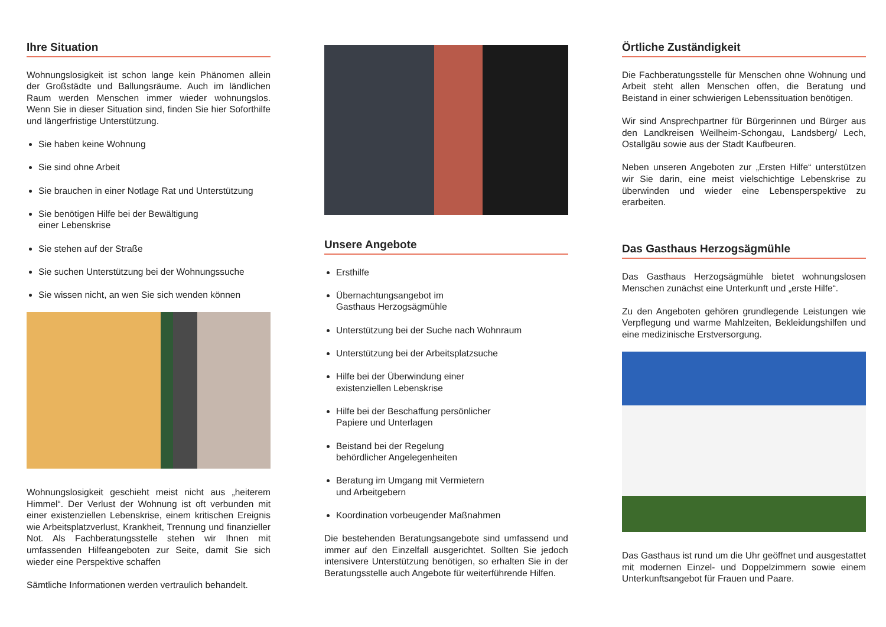Ihre Situation
Wohnungslosigkeit ist schon lange kein Phänomen allein der Großstädte und Ballungsräume. Auch im ländlichen Raum werden Menschen immer wieder wohnungslos. Wenn Sie in dieser Situation sind, finden Sie hier Soforthilfe und längerfristige Unterstützung.
Sie haben keine Wohnung
Sie sind ohne Arbeit
Sie brauchen in einer Notlage Rat und Unterstützung
Sie benötigen Hilfe bei der Bewältigung
einer Lebenskrise
Sie stehen auf der Straße
Sie suchen Unterstützung bei der Wohnungssuche
Sie wissen nicht, an wen Sie sich wenden können
Wohnungslosigkeit geschieht meist nicht aus „heiterem Himmel“. Der Verlust der Wohnung ist oft verbunden mit einer existenziellen Lebenskrise, einem kritischen Ereignis wie Arbeitsplatzverlust, Krankheit, Trennung und finanzieller Not. Als Fachberatungsstelle stehen wir Ihnen mit umfassenden Hilfeangeboten zur Seite, damit Sie sich wieder eine Perspektive schaffen
Sämtliche Informationen werden vertraulich behandelt.
Unsere Angebote
Ersthilfe
Übernachtungsangebot im
Gasthaus Herzogsägmühle
Unterstützung bei der Suche nach Wohnraum
Unterstützung bei der Arbeitsplatzsuche
Hilfe bei der Überwindung einer
existenziellen Lebenskrise
Hilfe bei der Beschaffung persönlicher
Papiere und Unterlagen
Beistand bei der Regelung
behördlicher Angelegenheiten
Beratung im Umgang mit Vermietern
und Arbeitgebern
Koordination vorbeugender Maßnahmen
Die bestehenden Beratungsangebote sind umfassend und immer auf den Einzelfall ausgerichtet. Sollten Sie jedoch intensivere Unterstützung benötigen, so erhalten Sie in der Beratungsstelle auch Angebote für weiterführende Hilfen.
Örtliche Zuständigkeit
Die Fachberatungsstelle für Menschen ohne Wohnung und Arbeit steht allen Menschen offen, die Beratung und Beistand in einer schwierigen Lebenssituation benötigen.
Wir sind Ansprechpartner für Bürgerinnen und Bürger aus den Landkreisen Weilheim-Schongau, Landsberg/ Lech, Ostallgäu sowie aus der Stadt Kaufbeuren.
Neben unseren Angeboten zur „Ersten Hilfe“ unterstützen wir Sie darin, eine meist vielschichtige Lebenskrise zu überwinden und wieder eine Lebensperspektive zu erarbeiten.
Das Gasthaus Herzogsägmühle
Das Gasthaus Herzogsägmühle bietet wohnungslosen Menschen zunächst eine Unterkunft und „erste Hilfe“.
Zu den Angeboten gehören grundlegende Leistungen wie Verpflegung und warme Mahlzeiten, Bekleidungshilfen und eine medizinische Erstversorgung.
Das Gasthaus ist rund um die Uhr geöffnet und ausgestattet mit modernen Einzel- und Doppelzimmern sowie einem Unterkunftsangebot für Frauen und Paare.